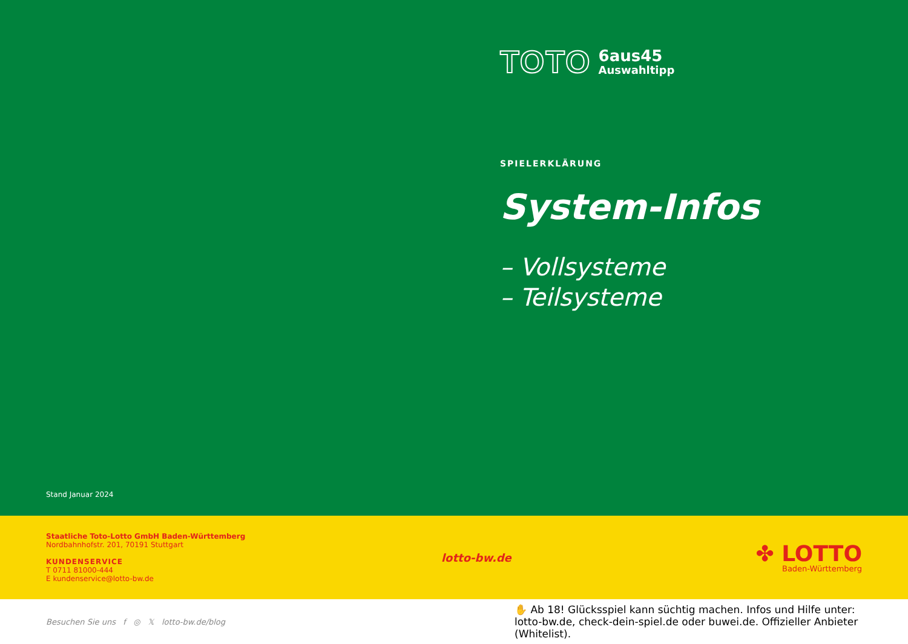TOTO
6aus45
Auswahltipp
SPIELERKLÄRUNG
System-Infos
– Vollsysteme
– Teilsysteme
Stand Januar 2024
Staatliche Toto-Lotto GmbH Baden-Württemberg
Nordbahnhofstr. 201, 70191 Stuttgart
KUNDENSERVICE
T 0711 81000-444
E kundenservice@lotto-bw.de
lotto-bw.de
✤ LOTTO
Baden-Württemberg
Besuchen Sie uns f ◎ 𝕏 lotto-bw.de/blog
✋ Ab 18! Glücksspiel kann süchtig machen. Infos und Hilfe unter: lotto-bw.de, check-dein-spiel.de oder buwei.de. Offizieller Anbieter (Whitelist).